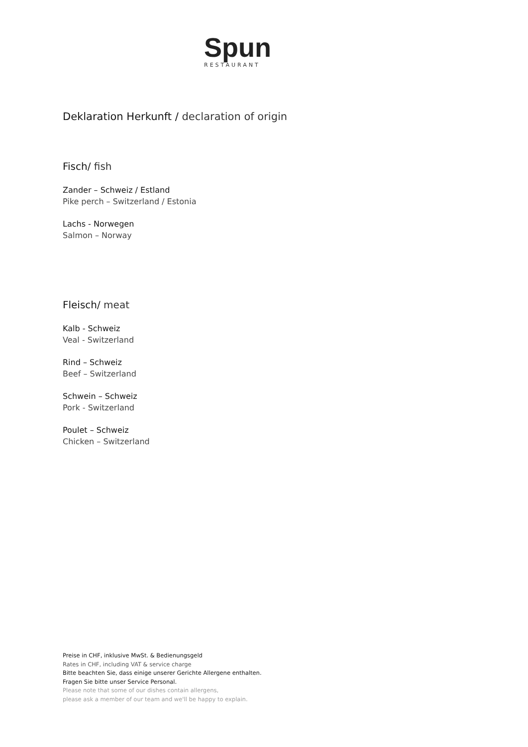Spun
RESTAURANT
Deklaration Herkunft / declaration of origin
Fisch/ fish
Zander – Schweiz / Estland
Pike perch – Switzerland / Estonia
Lachs - Norwegen
Salmon – Norway
Fleisch/ meat
Kalb - Schweiz
Veal - Switzerland
Rind – Schweiz
Beef – Switzerland
Schwein – Schweiz
Pork - Switzerland
Poulet – Schweiz
Chicken – Switzerland
Preise in CHF, inklusive MwSt. & Bedienungsgeld
Rates in CHF, including VAT & service charge
Bitte beachten Sie, dass einige unserer Gerichte Allergene enthalten.
Fragen Sie bitte unser Service Personal.
Please note that some of our dishes contain allergens,
please ask a member of our team and we'll be happy to explain.